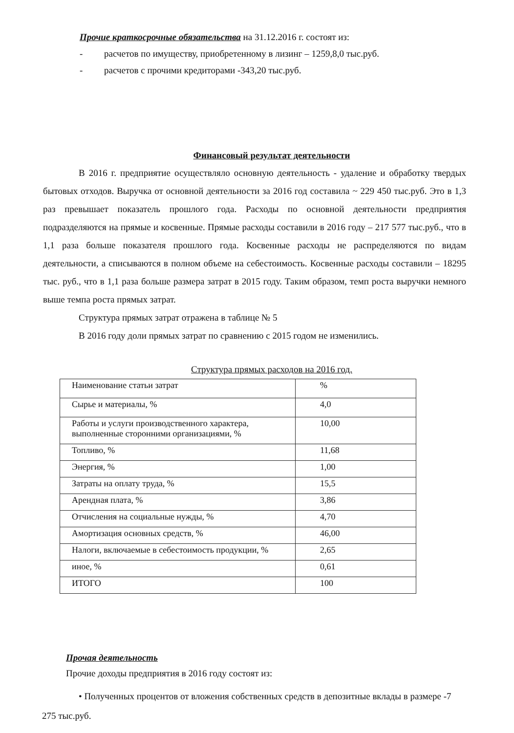Прочие краткосрочные обязательства на 31.12.2016 г. состоят из:
- расчетов по имуществу, приобретенному в лизинг – 1259,8,0 тыс.руб.
- расчетов с прочими кредиторами -343,20 тыс.руб.
Финансовый результат деятельности
В 2016 г. предприятие осуществляло основную деятельность - удаление и обработку твердых бытовых отходов. Выручка от основной деятельности за 2016 год составила ~ 229 450 тыс.руб. Это в 1,3 раз превышает показатель прошлого года. Расходы по основной деятельности предприятия подразделяются на прямые и косвенные. Прямые расходы составили в 2016 году – 217 577 тыс.руб., что в 1,1 раза больше показателя прошлого года. Косвенные расходы не распределяются по видам деятельности, а списываются в полном объеме на себестоимость. Косвенные расходы составили – 18295 тыс. руб., что в 1,1 раза больше размера затрат в 2015 году. Таким образом, темп роста выручки немного выше темпа роста прямых затрат.
Структура прямых затрат отражена в таблице № 5
В 2016 году доли прямых затрат по сравнению с 2015 годом не изменились.
Структура прямых расходов на 2016 год.
| Наименование статьи затрат | % |
| Сырье и материалы, % | 4,0 |
| Работы и услуги производственного характера, выполненные сторонними организациями, % | 10,00 |
| Топливо, % | 11,68 |
| Энергия, % | 1,00 |
| Затраты на оплату труда, % | 15,5 |
| Арендная плата, % | 3,86 |
| Отчисления на социальные нужды, % | 4,70 |
| Амортизация основных средств, % | 46,00 |
| Налоги, включаемые в себестоимость продукции, % | 2,65 |
| иное, % | 0,61 |
| ИТОГО | 100 |
Прочая деятельность
Прочие доходы предприятия в 2016 году состоят из:
• Полученных процентов от вложения собственных средств в депозитные вклады в размере -7 275 тыс.руб.